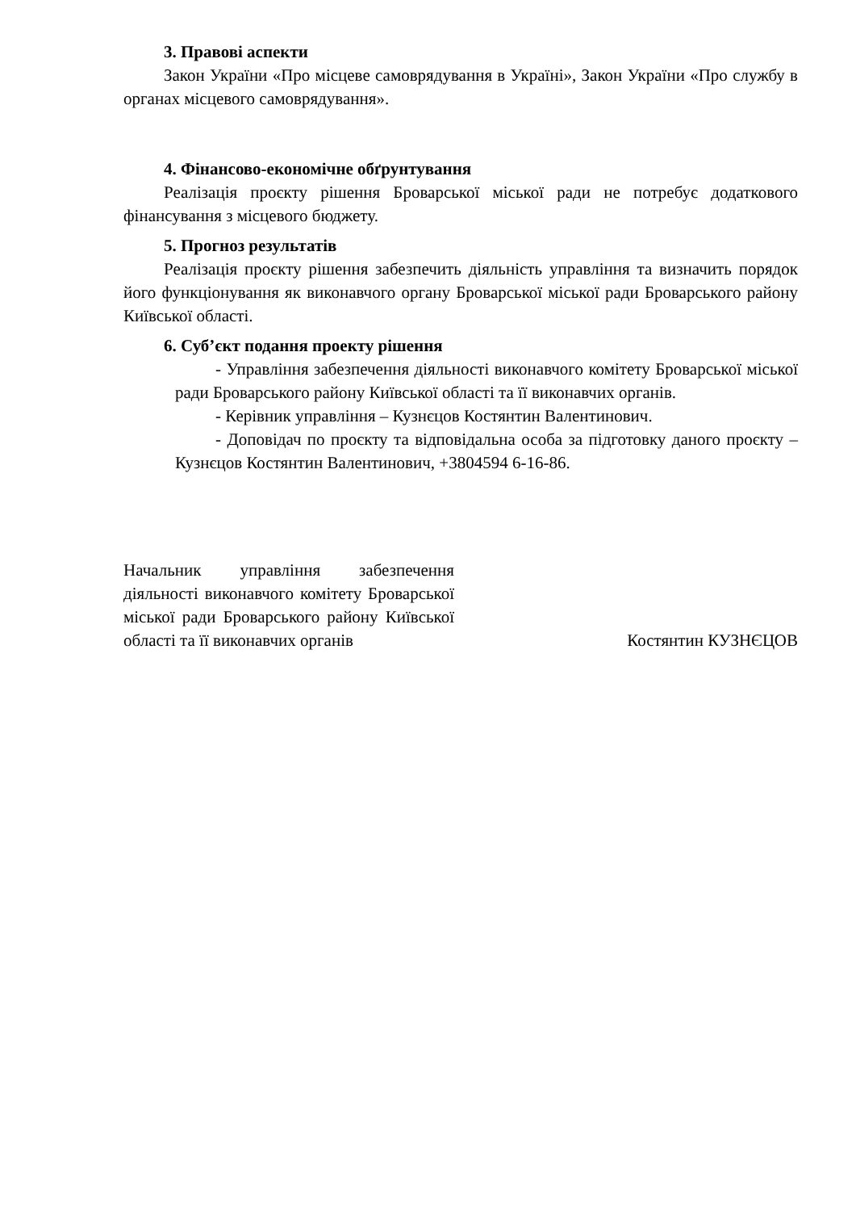3. Правові аспекти
Закон України «Про місцеве самоврядування в Україні», Закон України «Про службу в органах місцевого самоврядування».
4. Фінансово-економічне обґрунтування
Реалізація проєкту рішення Броварської міської ради не потребує додаткового фінансування з місцевого бюджету.
5. Прогноз результатів
Реалізація проєкту рішення забезпечить діяльність управління та визначить порядок його функціонування як виконавчого органу Броварської міської ради Броварського району Київської області.
6. Суб’єкт подання проекту рішення
- Управління забезпечення діяльності виконавчого комітету Броварської міської ради Броварського району Київської області та її виконавчих органів.
- Керівник управління – Кузнєцов Костянтин Валентинович.
- Доповідач по проєкту та відповідальна особа за підготовку даного проєкту – Кузнєцов Костянтин Валентинович, +3804594 6-16-86.
Начальник управління забезпечення діяльності виконавчого комітету Броварської міської ради Броварського району Київської області та її виконавчих органів
Костянтин КУЗНЄЦОВ